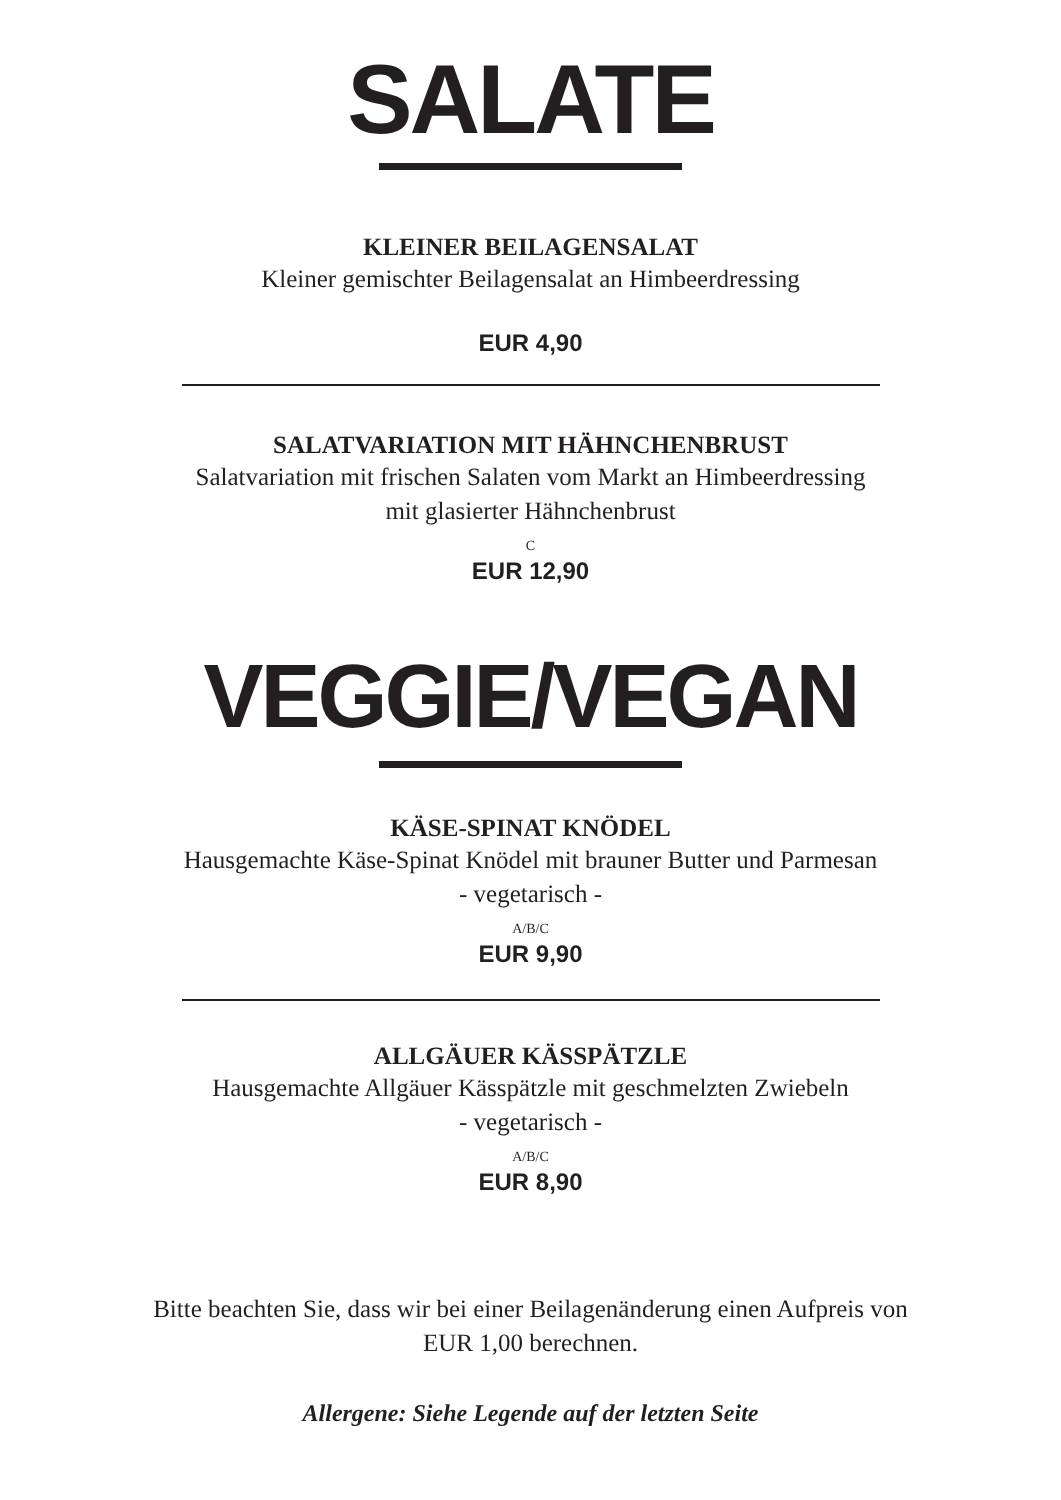SALATE
KLEINER BEILAGENSALAT
Kleiner gemischter Beilagensalat an Himbeerdressing
EUR 4,90
SALATVARIATION MIT HÄHNCHENBRUST
Salatvariation mit frischen Salaten vom Markt an Himbeerdressing
mit glasierter Hähnchenbrust
C
EUR 12,90
VEGGIE/VEGAN
KÄSE-SPINAT KNÖDEL
Hausgemachte Käse-Spinat Knödel mit brauner Butter und Parmesan
- vegetarisch -
A/B/C
EUR 9,90
ALLGÄUER KÄSSPÄTZLE
Hausgemachte Allgäuer Kässpätzle mit geschmelzten Zwiebeln
- vegetarisch -
A/B/C
EUR 8,90
Bitte beachten Sie, dass wir bei einer Beilagenänderung einen Aufpreis von
EUR 1,00 berechnen.
Allergene: Siehe Legende auf der letzten Seite